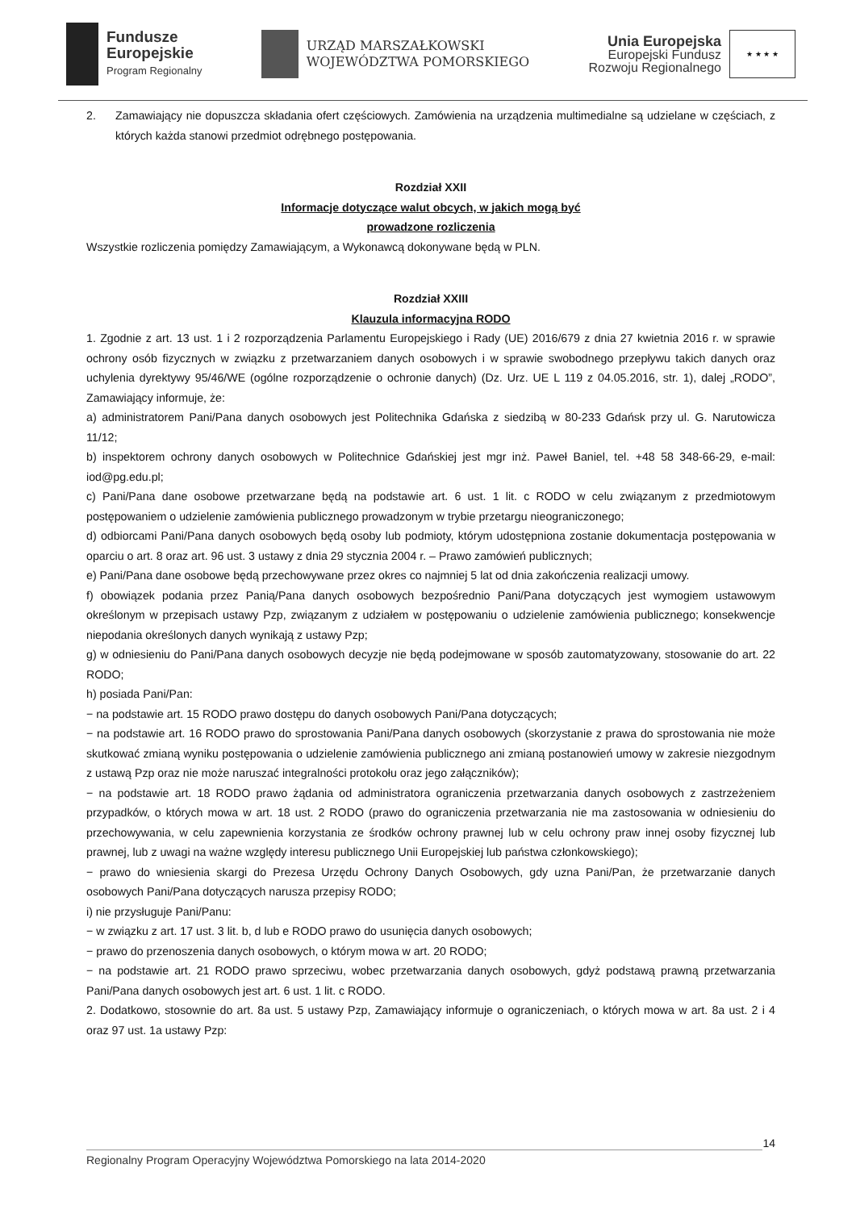Fundusze
Europejskie
Program Regionalny
URZĄD MARSZAŁKOWSKI
WOJEWÓDZTWA POMORSKIEGO
Unia Europejska
Europejski Fundusz
Rozwoju Regionalnego
★ ★ ★ ★
2. Zamawiający nie dopuszcza składania ofert częściowych. Zamówienia na urządzenia multimedialne są udzielane w częściach, z których każda stanowi przedmiot odrębnego postępowania.
Rozdział XXII
Informacje dotyczące walut obcych, w jakich mogą być
prowadzone rozliczenia
Wszystkie rozliczenia pomiędzy Zamawiającym, a Wykonawcą dokonywane będą w PLN.
Rozdział XXIII
Klauzula informacyjna RODO
1. Zgodnie z art. 13 ust. 1 i 2 rozporządzenia Parlamentu Europejskiego i Rady (UE) 2016/679 z dnia 27 kwietnia 2016 r. w sprawie ochrony osób fizycznych w związku z przetwarzaniem danych osobowych i w sprawie swobodnego przepływu takich danych oraz uchylenia dyrektywy 95/46/WE (ogólne rozporządzenie o ochronie danych) (Dz. Urz. UE L 119 z 04.05.2016, str. 1), dalej „RODO”, Zamawiający informuje, że:
a) administratorem Pani/Pana danych osobowych jest Politechnika Gdańska z siedzibą w 80-233 Gdańsk przy ul. G. Narutowicza 11/12;
b) inspektorem ochrony danych osobowych w Politechnice Gdańskiej jest mgr inż. Paweł Baniel, tel. +48 58 348-66-29, e-mail: iod@pg.edu.pl;
c) Pani/Pana dane osobowe przetwarzane będą na podstawie art. 6 ust. 1 lit. c RODO w celu związanym z przedmiotowym postępowaniem o udzielenie zamówienia publicznego prowadzonym w trybie przetargu nieograniczonego;
d) odbiorcami Pani/Pana danych osobowych będą osoby lub podmioty, którym udostępniona zostanie dokumentacja postępowania w oparciu o art. 8 oraz art. 96 ust. 3 ustawy z dnia 29 stycznia 2004 r. – Prawo zamówień publicznych;
e) Pani/Pana dane osobowe będą przechowywane przez okres co najmniej 5 lat od dnia zakończenia realizacji umowy.
f) obowiązek podania przez Panią/Pana danych osobowych bezpośrednio Pani/Pana dotyczących jest wymogiem ustawowym określonym w przepisach ustawy Pzp, związanym z udziałem w postępowaniu o udzielenie zamówienia publicznego; konsekwencje niepodania określonych danych wynikają z ustawy Pzp;
g) w odniesieniu do Pani/Pana danych osobowych decyzje nie będą podejmowane w sposób zautomatyzowany, stosowanie do art. 22 RODO;
h) posiada Pani/Pan:
− na podstawie art. 15 RODO prawo dostępu do danych osobowych Pani/Pana dotyczących;
− na podstawie art. 16 RODO prawo do sprostowania Pani/Pana danych osobowych (skorzystanie z prawa do sprostowania nie może skutkować zmianą wyniku postępowania o udzielenie zamówienia publicznego ani zmianą postanowień umowy w zakresie niezgodnym z ustawą Pzp oraz nie może naruszać integralności protokołu oraz jego załączników);
− na podstawie art. 18 RODO prawo żądania od administratora ograniczenia przetwarzania danych osobowych z zastrzeżeniem przypadków, o których mowa w art. 18 ust. 2 RODO (prawo do ograniczenia przetwarzania nie ma zastosowania w odniesieniu do przechowywania, w celu zapewnienia korzystania ze środków ochrony prawnej lub w celu ochrony praw innej osoby fizycznej lub prawnej, lub z uwagi na ważne względy interesu publicznego Unii Europejskiej lub państwa członkowskiego);
− prawo do wniesienia skargi do Prezesa Urzędu Ochrony Danych Osobowych, gdy uzna Pani/Pan, że przetwarzanie danych osobowych Pani/Pana dotyczących narusza przepisy RODO;
i) nie przysługuje Pani/Panu:
− w związku z art. 17 ust. 3 lit. b, d lub e RODO prawo do usunięcia danych osobowych;
− prawo do przenoszenia danych osobowych, o którym mowa w art. 20 RODO;
− na podstawie art. 21 RODO prawo sprzeciwu, wobec przetwarzania danych osobowych, gdyż podstawą prawną przetwarzania Pani/Pana danych osobowych jest art. 6 ust. 1 lit. c RODO.
2. Dodatkowo, stosownie do art. 8a ust. 5 ustawy Pzp, Zamawiający informuje o ograniczeniach, o których mowa w art. 8a ust. 2 i 4 oraz 97 ust. 1a ustawy Pzp:
14
Regionalny Program Operacyjny Województwa Pomorskiego na lata 2014-2020